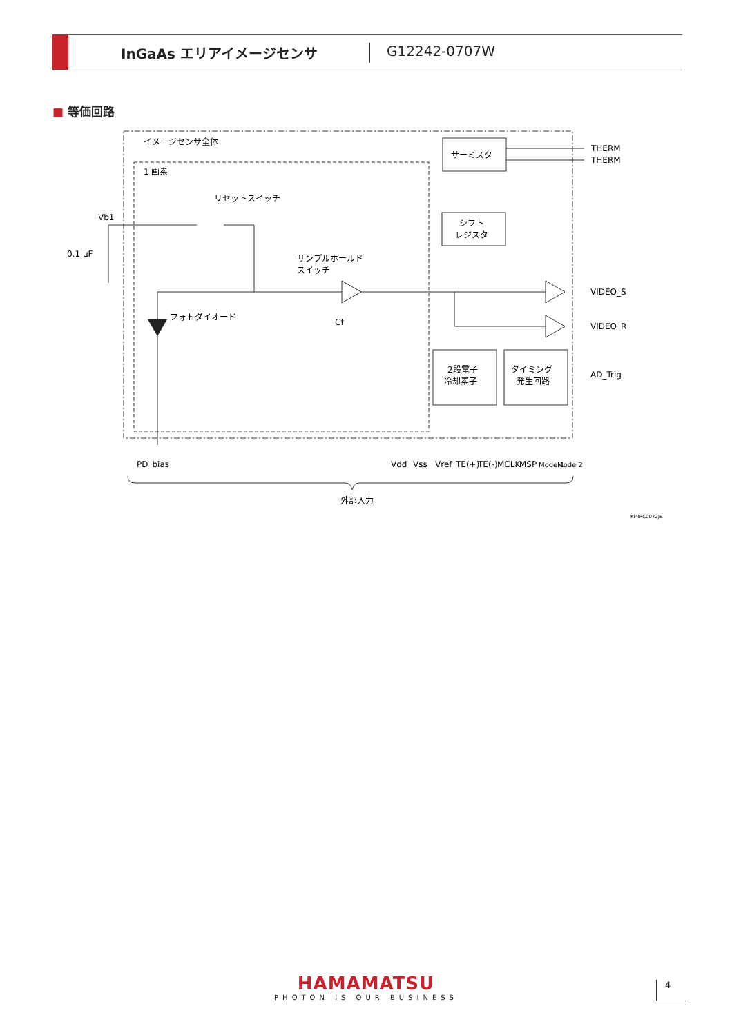InGaAs エリアイメージセンサ G12242-0707W
■ 等価回路
イメージセンサ全体
1 画素
サーミスタ
THERM
THERM
リセットスイッチ
Vb1
0.1 µF
フォトダイオード
サンプルホールド
スイッチ
Cf
シフト
レジスタ
VIDEO_S
VIDEO_R
2段電子
冷却素子
タイミング
発生回路
AD_Trig
PD_bias
Vdd
Vss
Vref
TE(+)
TE(-)
MCLK
MSP
Mode 1
Mode 2
外部入力
KMIRC0072JB
HAMAMATSU
PHOTON IS OUR BUSINESS
4